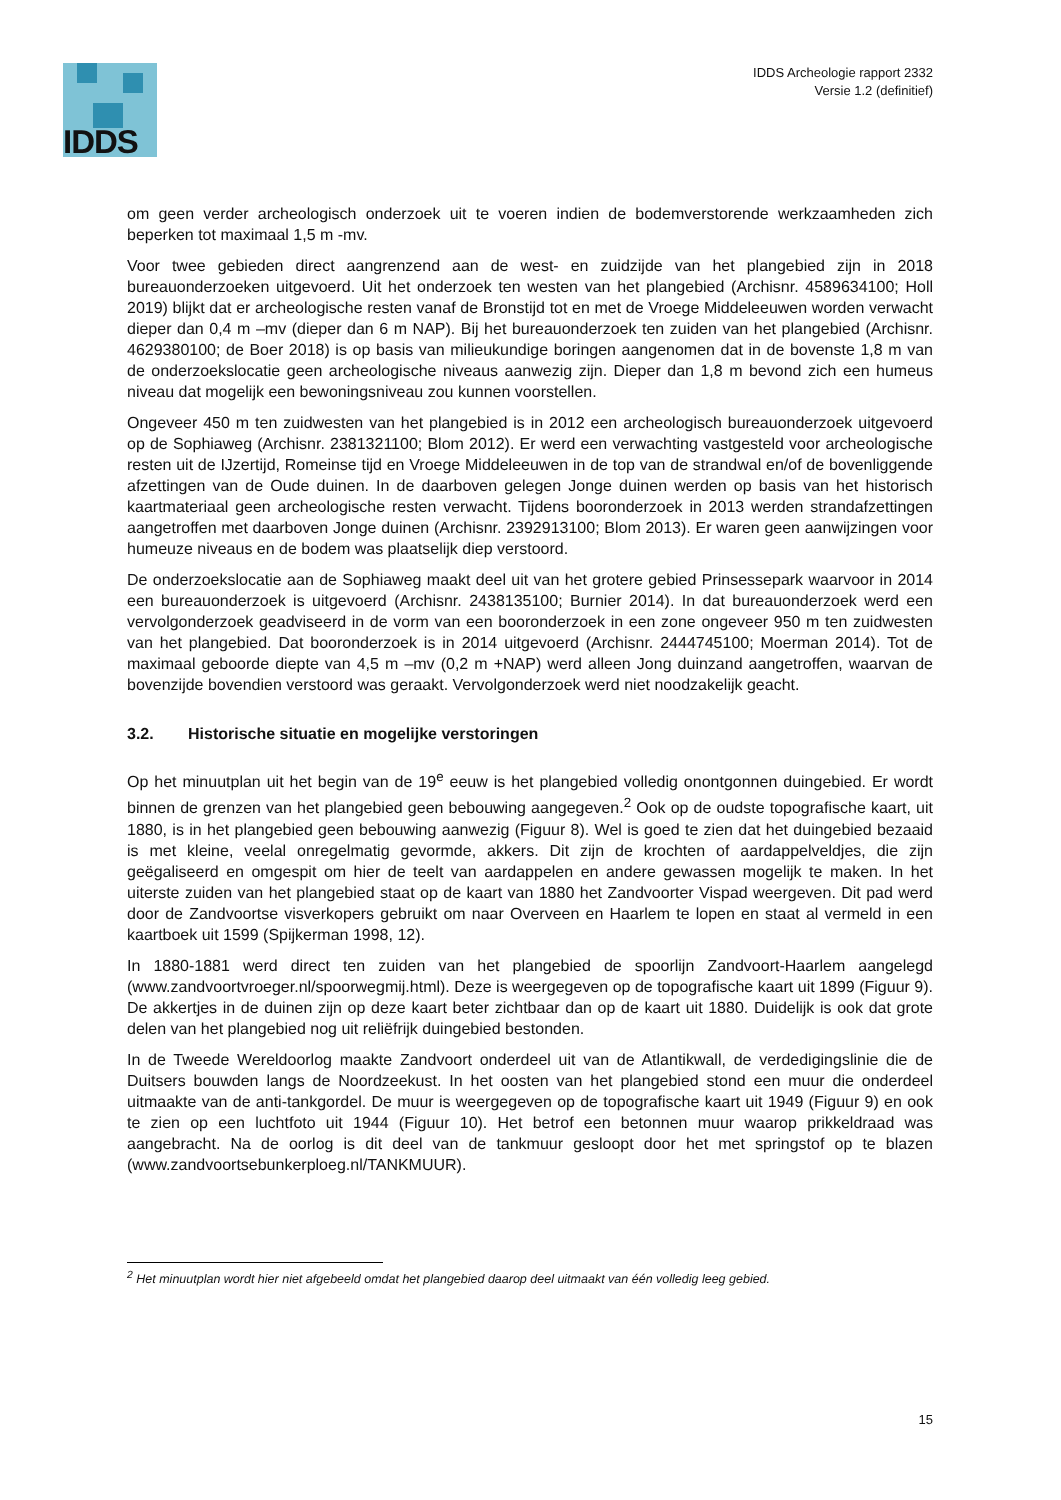IDDS
IDDS Archeologie rapport 2332
Versie 1.2 (definitief)
om geen verder archeologisch onderzoek uit te voeren indien de bodemverstorende werkzaamheden zich beperken tot maximaal 1,5 m -mv.
Voor twee gebieden direct aangrenzend aan de west- en zuidzijde van het plangebied zijn in 2018 bureauonderzoeken uitgevoerd. Uit het onderzoek ten westen van het plangebied (Archisnr. 4589634100; Holl 2019) blijkt dat er archeologische resten vanaf de Bronstijd tot en met de Vroege Middeleeuwen worden verwacht dieper dan 0,4 m –mv (dieper dan 6 m NAP). Bij het bureauonderzoek ten zuiden van het plangebied (Archisnr. 4629380100; de Boer 2018) is op basis van milieukundige boringen aangenomen dat in de bovenste 1,8 m van de onderzoekslocatie geen archeologische niveaus aanwezig zijn. Dieper dan 1,8 m bevond zich een humeus niveau dat mogelijk een bewoningsniveau zou kunnen voorstellen.
Ongeveer 450 m ten zuidwesten van het plangebied is in 2012 een archeologisch bureauonderzoek uitgevoerd op de Sophiaweg (Archisnr. 2381321100; Blom 2012). Er werd een verwachting vastgesteld voor archeologische resten uit de IJzertijd, Romeinse tijd en Vroege Middeleeuwen in de top van de strandwal en/of de bovenliggende afzettingen van de Oude duinen. In de daarboven gelegen Jonge duinen werden op basis van het historisch kaartmateriaal geen archeologische resten verwacht. Tijdens booronderzoek in 2013 werden strandafzettingen aangetroffen met daarboven Jonge duinen (Archisnr. 2392913100; Blom 2013). Er waren geen aanwijzingen voor humeuze niveaus en de bodem was plaatselijk diep verstoord.
De onderzoekslocatie aan de Sophiaweg maakt deel uit van het grotere gebied Prinsessepark waarvoor in 2014 een bureauonderzoek is uitgevoerd (Archisnr. 2438135100; Burnier 2014). In dat bureauonderzoek werd een vervolgonderzoek geadviseerd in de vorm van een booronderzoek in een zone ongeveer 950 m ten zuidwesten van het plangebied. Dat booronderzoek is in 2014 uitgevoerd (Archisnr. 2444745100; Moerman 2014). Tot de maximaal geboorde diepte van 4,5 m –mv (0,2 m +NAP) werd alleen Jong duinzand aangetroffen, waarvan de bovenzijde bovendien verstoord was geraakt. Vervolgonderzoek werd niet noodzakelijk geacht.
3.2. Historische situatie en mogelijke verstoringen
Op het minuutplan uit het begin van de 19<sup>e</sup> eeuw is het plangebied volledig onontgonnen duingebied. Er wordt binnen de grenzen van het plangebied geen bebouwing aangegeven.<sup>2</sup> Ook op de oudste topografische kaart, uit 1880, is in het plangebied geen bebouwing aanwezig (Figuur 8). Wel is goed te zien dat het duingebied bezaaid is met kleine, veelal onregelmatig gevormde, akkers. Dit zijn de krochten of aardappelveldjes, die zijn geëgaliseerd en omgespit om hier de teelt van aardappelen en andere gewassen mogelijk te maken. In het uiterste zuiden van het plangebied staat op de kaart van 1880 het Zandvoorter Vispad weergeven. Dit pad werd door de Zandvoortse visverkopers gebruikt om naar Overveen en Haarlem te lopen en staat al vermeld in een kaartboek uit 1599 (Spijkerman 1998, 12).
In 1880-1881 werd direct ten zuiden van het plangebied de spoorlijn Zandvoort-Haarlem aangelegd (www.zandvoortvroeger.nl/spoorwegmij.html). Deze is weergegeven op de topografische kaart uit 1899 (Figuur 9). De akkertjes in de duinen zijn op deze kaart beter zichtbaar dan op de kaart uit 1880. Duidelijk is ook dat grote delen van het plangebied nog uit reliëfrijk duingebied bestonden.
In de Tweede Wereldoorlog maakte Zandvoort onderdeel uit van de Atlantikwall, de verdedigingslinie die de Duitsers bouwden langs de Noordzeekust. In het oosten van het plangebied stond een muur die onderdeel uitmaakte van de anti-tankgordel. De muur is weergegeven op de topografische kaart uit 1949 (Figuur 9) en ook te zien op een luchtfoto uit 1944 (Figuur 10). Het betrof een betonnen muur waarop prikkeldraad was aangebracht. Na de oorlog is dit deel van de tankmuur gesloopt door het met springstof op te blazen (www.zandvoortsebunkerploeg.nl/TANKMUUR).
<sup>2</sup> Het minuutplan wordt hier niet afgebeeld omdat het plangebied daarop deel uitmaakt van één volledig leeg gebied.
15